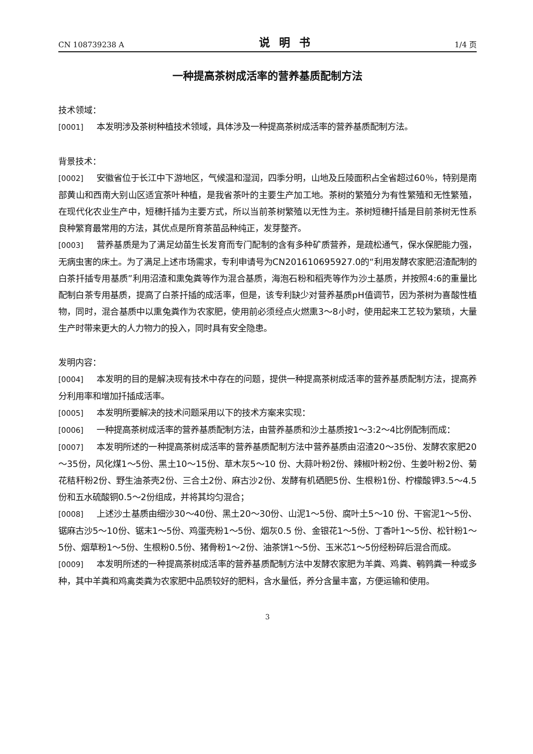CN 108739238 A 说明书 1/4 页
一种提高茶树成活率的营养基质配制方法
技术领域：
[0001] 本发明涉及茶树种植技术领域，具体涉及一种提高茶树成活率的营养基质配制方法。
背景技术：
[0002] 安徽省位于长江中下游地区，气候温和湿润，四季分明，山地及丘陵面积占全省超过60％，特别是南部黄山和西南大别山区适宜茶叶种植，是我省茶叶的主要生产加工地。茶树的繁殖分为有性繁殖和无性繁殖，在现代化农业生产中，短穗扦插为主要方式，所以当前茶树繁殖以无性为主。茶树短穗扦插是目前茶树无性系良种繁育最常用的方法，其优点是所育茶苗品种纯正，发芽整齐。
[0003] 营养基质是为了满足幼苗生长发育而专门配制的含有多种矿质营养，是疏松通气，保水保肥能力强，无病虫害的床土。为了满足上述市场需求，专利申请号为CN201610695927.0的“利用发酵农家肥沼渣配制的白茶扦插专用基质”利用沼渣和熏兔粪等作为混合基质，海泡石粉和稻壳等作为沙土基质，并按照4:6的重量比配制白茶专用基质，提高了白茶扦插的成活率，但是，该专利缺少对营养基质pH值调节，因为茶树为喜酸性植物，同时，混合基质中以熏兔粪作为农家肥，使用前必须经点火燃熏3～8小时，使用起来工艺较为繁琐，大量生产时带来更大的人力物力的投入，同时具有安全隐患。
发明内容：
[0004] 本发明的目的是解决现有技术中存在的问题，提供一种提高茶树成活率的营养基质配制方法，提高养分利用率和增加扦插成活率。
[0005] 本发明所要解决的技术问题采用以下的技术方案来实现：
[0006] 一种提高茶树成活率的营养基质配制方法，由营养基质和沙土基质按1～3:2～4比例配制而成：
[0007] 本发明所述的一种提高茶树成活率的营养基质配制方法中营养基质由沼渣20～35份、发酵农家肥20～35份，风化煤1～5份、黑土10～15份、草木灰5～10 份、大蒜叶粉2份、辣椒叶粉2份、生姜叶粉2份、菊花秸秆粉2份、野生油茶壳2份、三合土2份、麻古沙2份、发酵有机硒肥5份、生根粉1份、柠檬酸钾3.5～4.5 份和五水硫酸铜0.5～2份组成，并将其均匀混合；
[0008] 上述沙土基质由细沙30～40份、黑土20～30份、山泥1～5份、腐叶土5～10 份、干窖泥1～5份、锯麻古沙5～10份、锯末1～5份、鸡蛋壳粉1～5份、烟灰0.5 份、金银花1～5份、丁香叶1～5份、松针粉1～5份、烟草粉1～5份、生根粉0.5份、猪骨粉1～2份、油茶饼1～5份、玉米芯1～5份经粉碎后混合而成。
[0009] 本发明所述的一种提高茶树成活率的营养基质配制方法中发酵农家肥为羊粪、鸡粪、鹌鹑粪一种或多种，其中羊粪和鸡禽类粪为农家肥中品质较好的肥料，含水量低，养分含量丰富，方便运输和使用。
3